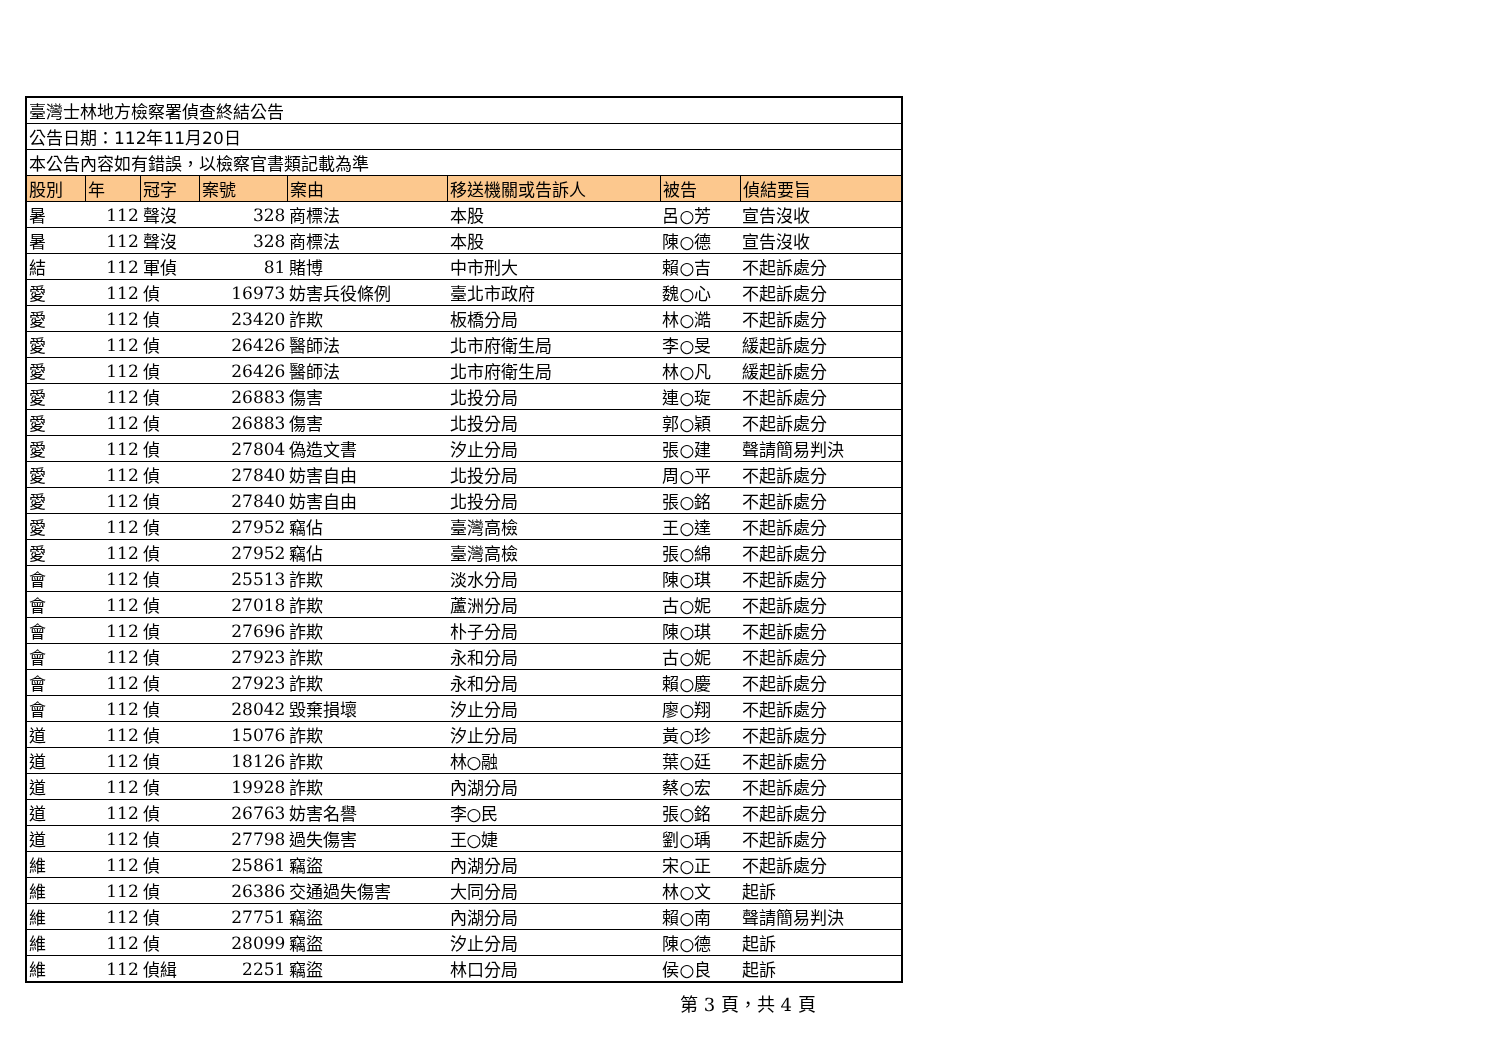| 臺灣士林地方檢察署偵查終結公告 | | | | | | | |
| 公告日期：112年11月20日 | | | | | | | |
| 本公告內容如有錯誤，以檢察官書類記載為準 | | | | | | | |
| 股別 | 年 | 冠字 | 案號 | 案由 | 移送機關或告訴人 | 被告 | 偵結要旨 |
| 暑 | 112 | 聲沒 | 328 | 商標法 | 本股 | 呂○芳 | 宣告沒收 |
| 暑 | 112 | 聲沒 | 328 | 商標法 | 本股 | 陳○德 | 宣告沒收 |
| 結 | 112 | 軍偵 | 81 | 賭博 | 中市刑大 | 賴○吉 | 不起訴處分 |
| 愛 | 112 | 偵 | 16973 | 妨害兵役條例 | 臺北市政府 | 魏○心 | 不起訴處分 |
| 愛 | 112 | 偵 | 23420 | 詐欺 | 板橋分局 | 林○澔 | 不起訴處分 |
| 愛 | 112 | 偵 | 26426 | 醫師法 | 北市府衛生局 | 李○旻 | 緩起訴處分 |
| 愛 | 112 | 偵 | 26426 | 醫師法 | 北市府衛生局 | 林○凡 | 緩起訴處分 |
| 愛 | 112 | 偵 | 26883 | 傷害 | 北投分局 | 連○琁 | 不起訴處分 |
| 愛 | 112 | 偵 | 26883 | 傷害 | 北投分局 | 郭○穎 | 不起訴處分 |
| 愛 | 112 | 偵 | 27804 | 偽造文書 | 汐止分局 | 張○建 | 聲請簡易判決 |
| 愛 | 112 | 偵 | 27840 | 妨害自由 | 北投分局 | 周○平 | 不起訴處分 |
| 愛 | 112 | 偵 | 27840 | 妨害自由 | 北投分局 | 張○銘 | 不起訴處分 |
| 愛 | 112 | 偵 | 27952 | 竊佔 | 臺灣高檢 | 王○達 | 不起訴處分 |
| 愛 | 112 | 偵 | 27952 | 竊佔 | 臺灣高檢 | 張○綿 | 不起訴處分 |
| 會 | 112 | 偵 | 25513 | 詐欺 | 淡水分局 | 陳○琪 | 不起訴處分 |
| 會 | 112 | 偵 | 27018 | 詐欺 | 蘆洲分局 | 古○妮 | 不起訴處分 |
| 會 | 112 | 偵 | 27696 | 詐欺 | 朴子分局 | 陳○琪 | 不起訴處分 |
| 會 | 112 | 偵 | 27923 | 詐欺 | 永和分局 | 古○妮 | 不起訴處分 |
| 會 | 112 | 偵 | 27923 | 詐欺 | 永和分局 | 賴○慶 | 不起訴處分 |
| 會 | 112 | 偵 | 28042 | 毀棄損壞 | 汐止分局 | 廖○翔 | 不起訴處分 |
| 道 | 112 | 偵 | 15076 | 詐欺 | 汐止分局 | 黃○珍 | 不起訴處分 |
| 道 | 112 | 偵 | 18126 | 詐欺 | 林○融 | 葉○廷 | 不起訴處分 |
| 道 | 112 | 偵 | 19928 | 詐欺 | 內湖分局 | 蔡○宏 | 不起訴處分 |
| 道 | 112 | 偵 | 26763 | 妨害名譽 | 李○民 | 張○銘 | 不起訴處分 |
| 道 | 112 | 偵 | 27798 | 過失傷害 | 王○婕 | 劉○瑀 | 不起訴處分 |
| 維 | 112 | 偵 | 25861 | 竊盜 | 內湖分局 | 宋○正 | 不起訴處分 |
| 維 | 112 | 偵 | 26386 | 交通過失傷害 | 大同分局 | 林○文 | 起訴 |
| 維 | 112 | 偵 | 27751 | 竊盜 | 內湖分局 | 賴○南 | 聲請簡易判決 |
| 維 | 112 | 偵 | 28099 | 竊盜 | 汐止分局 | 陳○德 | 起訴 |
| 維 | 112 | 偵緝 | 2251 | 竊盜 | 林口分局 | 侯○良 | 起訴 |
第 3 頁，共 4 頁